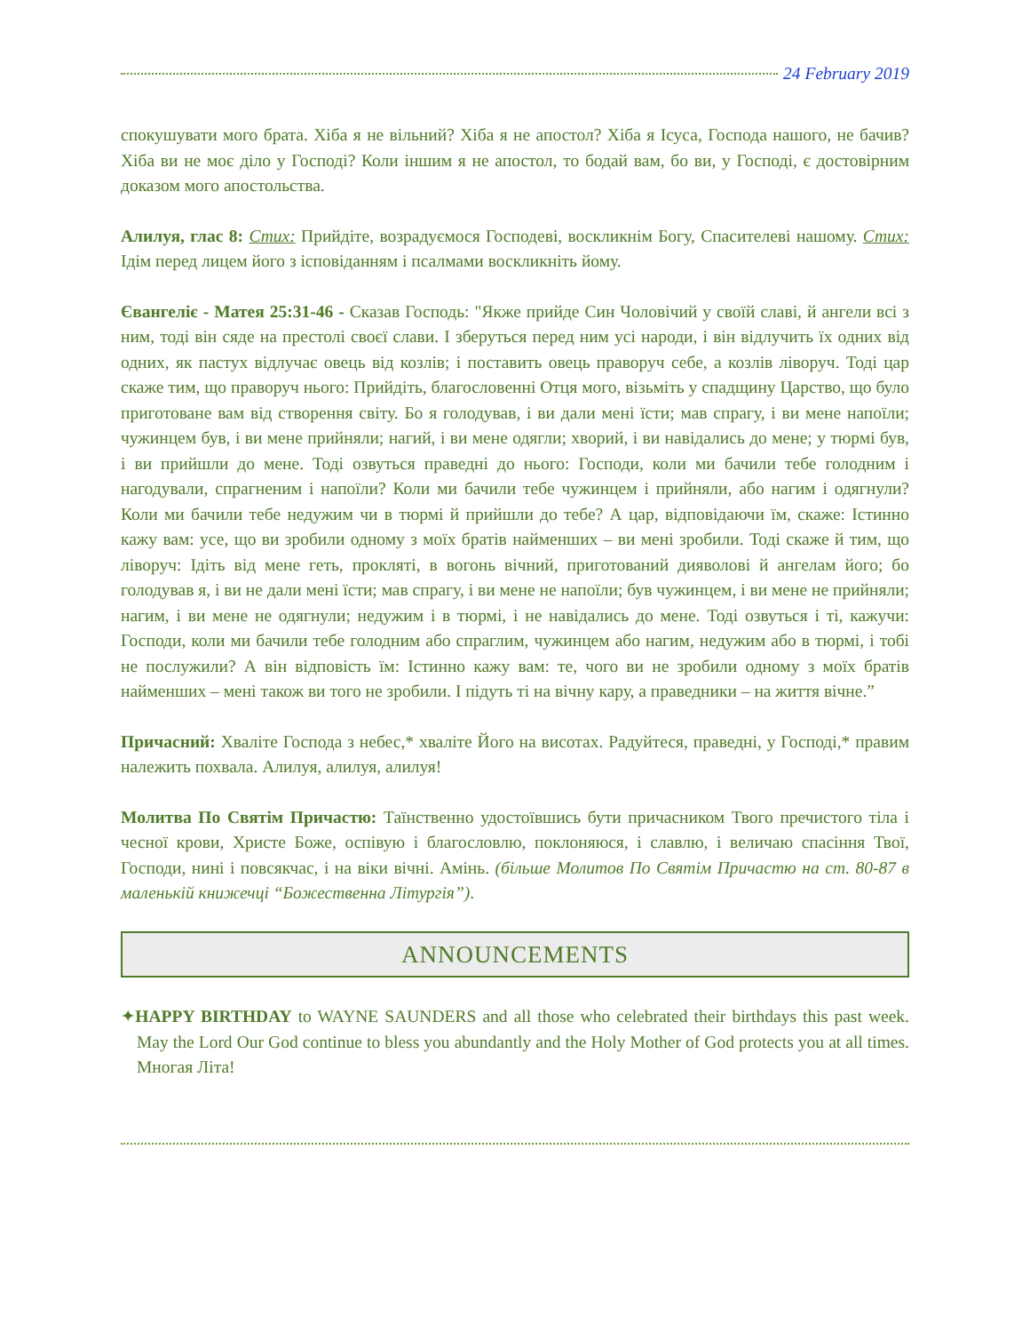24 February 2019
спокушувати мого брата. Хіба я не вільний? Хіба я не апостол? Хіба я Ісуса, Господа нашого, не бачив? Хіба ви не моє діло у Господі? Коли іншим я не апостол, то бодай вам, бо ви, у Господі, є достовірним доказом мого апостольства.
Алилуя, глас 8: Стих: Прийдіте, возрадуємося Господеві, воскликнім Богу, Спасителеві нашому. Стих: Ідім перед лицем його з ісповіданням і псалмами воскликніть йому.
Євангеліє - Матея 25:31-46 - Сказав Господь: "Якже прийде Син Чоловічий у своїй славі, й ангели всі з ним, тоді він сяде на престолі своєї слави. І зберуться перед ним усі народи, і він відлучить їх одних від одних, як пастух відлучає овець від козлів; і поставить овець праворуч себе, а козлів ліворуч. Тоді цар скаже тим, що праворуч нього: Прийдіть, благословенні Отця мого, візьміть у спадщину Царство, що було приготоване вам від створення світу. Бо я голодував, і ви дали мені їсти; мав спрагу, і ви мене напоїли; чужинцем був, і ви мене прийняли; нагий, і ви мене одягли; хворий, і ви навідались до мене; у тюрмі був, і ви прийшли до мене. Тоді озвуться праведні до нього: Господи, коли ми бачили тебе голодним і нагодували, спрагненим і напоїли? Коли ми бачили тебе чужинцем і прийняли, або нагим і одягнули? Коли ми бачили тебе недужим чи в тюрмі й прийшли до тебе? А цар, відповідаючи їм, скаже: Істинно кажу вам: усе, що ви зробили одному з моїх братів найменших – ви мені зробили. Тоді скаже й тим, що ліворуч: Ідіть від мене геть, прокляті, в вогонь вічний, приготований дияволові й ангелам його; бо голодував я, і ви не дали мені їсти; мав спрагу, і ви мене не напоїли; був чужинцем, і ви мене не прийняли; нагим, і ви мене не одягнули; недужим і в тюрмі, і не навідались до мене. Тоді озвуться і ті, кажучи: Господи, коли ми бачили тебе голодним або спраглим, чужинцем або нагим, недужим або в тюрмі, і тобі не послужили? А він відповість їм: Істинно кажу вам: те, чого ви не зробили одному з моїх братів найменших – мені також ви того не зробили. І підуть ті на вічну кару, а праведники – на життя вічне.”
Причасний: Хваліте Господа з небес,* хваліте Його на висотах. Радуйтеся, праведні, у Господі,* правим належить похвала. Алилуя, алилуя, алилуя!
Молитва По Святім Причастю: Таїнственно удостоївшись бути причасником Твого пречистого тіла і чесної крови, Христе Боже, оспівую і благословлю, поклоняюся, і славлю, і величаю спасіння Твої, Господи, нині і повсякчас, і на віки вічні. Амінь. (більше Молитов По Святім Причастю на ст. 80-87 в маленькій книжечці “Божественна Літургія”).
ANNOUNCEMENTS
✦HAPPY BIRTHDAY to WAYNE SAUNDERS and all those who celebrated their birthdays this past week. May the Lord Our God continue to bless you abundantly and the Holy Mother of God protects you at all times. Многая Літа!